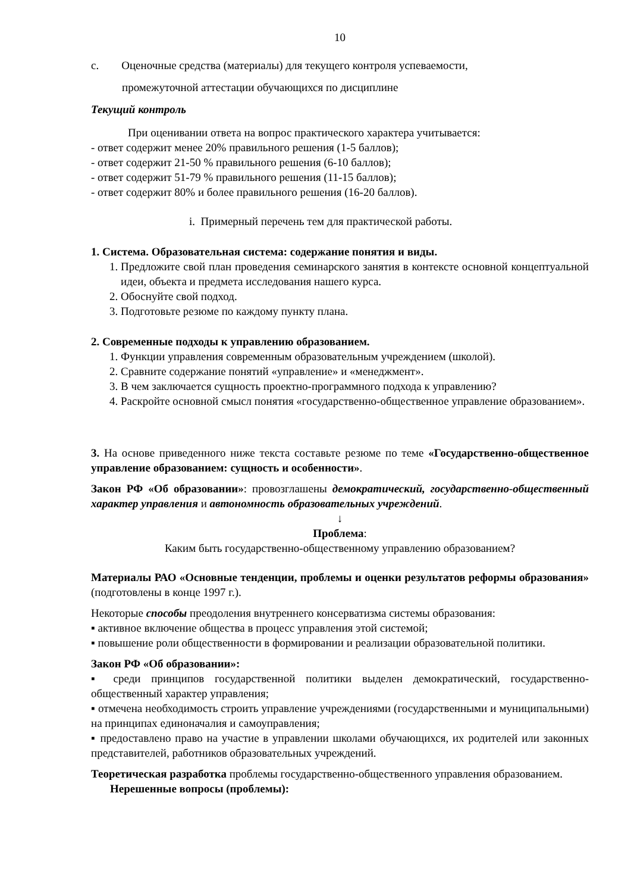10
с. Оценочные средства (материалы) для текущего контроля успеваемости,
промежуточной аттестации обучающихся по дисциплине
Текущий контроль
При оценивании ответа на вопрос практического характера учитывается:
- ответ содержит менее 20% правильного решения (1-5 баллов);
- ответ содержит 21-50 % правильного решения (6-10 баллов);
- ответ содержит 51-79 % правильного решения (11-15 баллов);
- ответ содержит 80% и более правильного решения (16-20 баллов).
i. Примерный перечень тем для практической работы.
1. Система. Образовательная система: содержание понятия и виды.
1. Предложите свой план проведения семинарского занятия в контексте основной концептуальной идеи, объекта и предмета исследования нашего курса.
2. Обоснуйте свой подход.
3. Подготовьте резюме по каждому пункту плана.
2. Современные подходы к управлению образованием.
1. Функции управления современным образовательным учреждением (школой).
2. Сравните содержание понятий «управление» и «менеджмент».
3. В чем заключается сущность проектно-программного подхода к управлению?
4. Раскройте основной смысл понятия «государственно-общественное управление образованием».
3. На основе приведенного ниже текста составьте резюме по теме «Государственно-общественное управление образованием: сущность и особенности».
Закон РФ «Об образовании»: провозглашены демократический, государственно-общественный характер управления и автономность образовательных учреждений.
↓
Проблема:
Каким быть государственно-общественному управлению образованием?
Материалы РАО «Основные тенденции, проблемы и оценки результатов реформы образования» (подготовлены в конце 1997 г.).
Некоторые способы преодоления внутреннего консерватизма системы образования:
▪ активное включение общества в процесс управления этой системой;
▪ повышение роли общественности в формировании и реализации образовательной политики.
Закон РФ «Об образовании»:
▪ среди принципов государственной политики выделен демократический, государственно-общественный характер управления;
▪ отмечена необходимость строить управление учреждениями (государственными и муниципальными) на принципах единоначалия и самоуправления;
▪ предоставлено право на участие в управлении школами обучающихся, их родителей или законных представителей, работников образовательных учреждений.
Теоретическая разработка проблемы государственно-общественного управления образованием.
Нерешенные вопросы (проблемы):